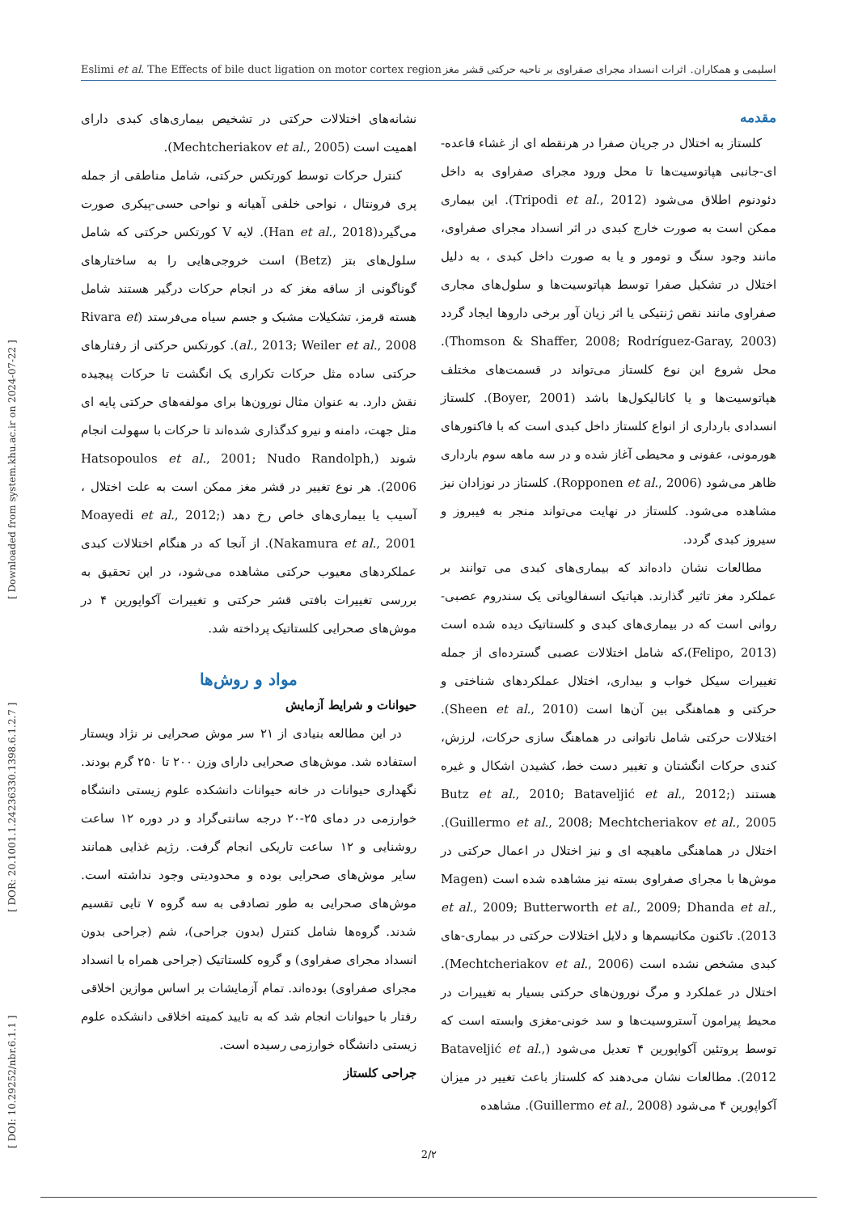Eslimi et al. The Effects of bile duct ligation on motor cortex region اسلیمی و همکاران. اثرات انسداد مجرای صفراوی بر ناحیه حرکتی قشر مغز
[ DOI: 10.29252/nbr.6.1.1 ] [ DOR: 20.1001.1.24236330.1398.6.1.2.7 ] [ Downloaded from system.khu.ac.ir on 2024-07-22 ]
مقدمه
کلستاز به اختلال در جریان صفرا در هرنقطه ای از غشاء قاعده-ای-جانبی هپاتوسیت‌ها تا محل ورود مجرای صفراوی به داخل دئودنوم اطلاق می‌شود (Tripodi et al., 2012). این بیماری ممکن است به صورت خارج کبدی در اثر انسداد مجرای صفراوی، مانند وجود سنگ و تومور و یا به صورت داخل کبدی ، به دلیل اختلال در تشکیل صفرا توسط هپاتوسیت‌ها و سلول‌های مجاری صفراوی مانند نقص ژنتیکی یا اثر زیان آور برخی داروها ایجاد گردد (Thomson & Shaffer, 2008; Rodríguez-Garay, 2003). محل شروع این نوع کلستاز می‌تواند در قسمت‌های مختلف هپاتوسیت‌ها و یا کانالیکول‌ها باشد (Boyer, 2001). کلستاز انسدادی بارداری از انواع کلستاز داخل کبدی است که با فاکتورهای هورمونی، عفونی و محیطی آغاز شده و در سه ماهه سوم بارداری ظاهر می‌شود (Ropponen et al., 2006). کلستاز در نوزادان نیز مشاهده می‌شود. کلستاز در نهایت می‌تواند منجر به فیبروز و سیروز کبدی گردد.
مطالعات نشان داده‌اند که بیماری‌های کبدی می توانند بر عملکرد مغز تاثیر گذارند. هپاتیک انسفالوپاتی یک سندروم عصبی-روانی است که در بیماری‌های کبدی و کلستاتیک دیده شده است (Felipo, 2013)،که شامل اختلالات عصبی گسترده‌ای از جمله تغییرات سیکل خواب و بیداری، اختلال عملکردهای شناختی و حرکتی و هماهنگی بین آن‌ها است (Sheen et al., 2010). اختلالات حرکتی شامل ناتوانی در هماهنگ سازی حرکات، لرزش، کندی حرکات انگشتان و تغییر دست خط، کشیدن اشکال و غیره هستند (Butz et al., 2010; Bataveljić et al., 2012; Guillermo et al., 2008; Mechtcheriakov et al., 2005). اختلال در هماهنگی ماهیچه ای و نیز اختلال در اعمال حرکتی در موش‌ها با مجرای صفراوی بسته نیز مشاهده شده است (Magen et al., 2009; Butterworth et al., 2009; Dhanda et al., 2013). تاکنون مکانیسم‌ها و دلایل اختلالات حرکتی در بیماری-های کبدی مشخص نشده است (Mechtcheriakov et al., 2006). اختلال در عملکرد و مرگ نورون‌های حرکتی بسیار به تغییرات در محیط پیرامون آستروسیت‌ها و سد خونی-مغزی وابسته است که توسط پروتئین آکواپورین ۴ تعدیل می‌شود (Bataveljić et al., 2012). مطالعات نشان می‌دهند که کلستاز باعث تغییر در میزان آکواپورین ۴ می‌شود (Guillermo et al., 2008). مشاهده
نشانه‌های اختلالات حرکتی در تشخیص بیماری‌های کبدی دارای اهمیت است (Mechtcheriakov et al., 2005).
کنترل حرکات توسط کورتکس حرکتی، شامل مناطقی از جمله پری فرونتال ، نواحی خلفی آهیانه و نواحی حسی-پیکری صورت می‌گیرد(Han et al., 2018). لایه V کورتکس حرکتی که شامل سلول‌های بتز (Betz) است خروجی‌هایی را به ساختارهای گوناگونی از ساقه مغز که در انجام حرکات درگیر هستند شامل هسته قرمز، تشکیلات مشبک و جسم سیاه می‌فرستد (Rivara et al., 2013; Weiler et al., 2008). کورتکس حرکتی از رفتارهای حرکتی ساده مثل حرکات تکراری یک انگشت تا حرکات پیچیده نقش دارد. به عنوان مثال نورون‌ها برای مولفه‌های حرکتی پایه ای مثل جهت، دامنه و نیرو کدگذاری شده‌اند تا حرکات با سهولت انجام شوند (Hatsopoulos et al., 2001; Nudo Randolph, 2006). هر نوع تغییر در قشر مغز ممکن است به علت اختلال ، آسیب یا بیماری‌های خاص رخ دهد (Moayedi et al., 2012; Nakamura et al., 2001). از آنجا که در هنگام اختلالات کبدی عملکردهای معیوب حرکتی مشاهده می‌شود، در این تحقیق به بررسی تغییرات بافتی قشر حرکتی و تغییرات آکواپورین ۴ در موش‌های صحرایی کلستاتیک پرداخته شد.
مواد و روش‌ها
حیوانات و شرایط آزمایش
در این مطالعه بنیادی از ۲۱ سر موش صحرایی نر نژاد ویستار استفاده شد. موش‌های صحرایی دارای وزن ۲۰۰ تا ۲۵۰ گرم بودند. نگهداری حیوانات در خانه حیوانات دانشکده علوم زیستی دانشگاه خوارزمی در دمای ۲۵-۲۰ درجه سانتی‌گراد و در دوره ۱۲ ساعت روشنایی و ۱۲ ساعت تاریکی انجام گرفت. رژیم غذایی همانند سایر موش‌های صحرایی بوده و محدودیتی وجود نداشته است. موش‌های صحرایی به طور تصادفی به سه گروه ۷ تایی تقسیم شدند. گروه‌ها شامل کنترل (بدون جراحی)، شم (جراحی بدون انسداد مجرای صفراوی) و گروه کلستاتیک (جراحی همراه با انسداد مجرای صفراوی) بوده‌اند. تمام آزمایشات بر اساس موازین اخلاقی رفتار با حیوانات انجام شد که به تایید کمیته اخلاقی دانشکده علوم زیستی دانشگاه خوارزمی رسیده است.
جراحی کلستاز
2/۲